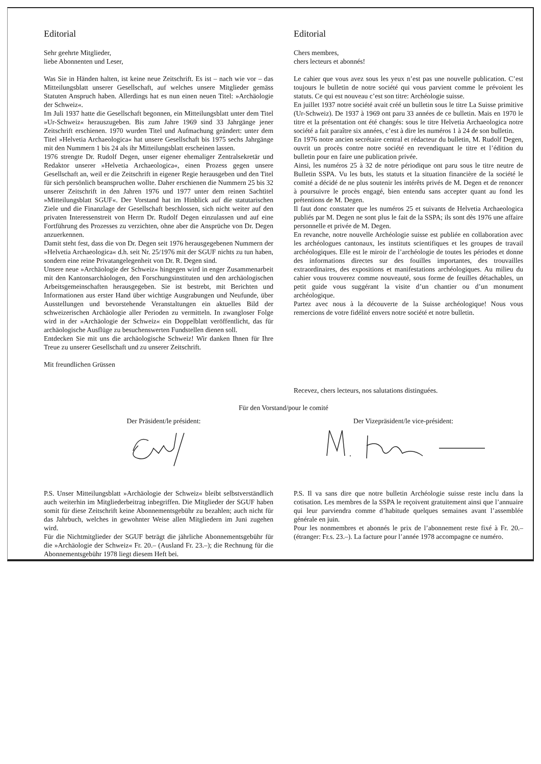Editorial
Sehr geehrte Mitglieder,
liebe Abonnenten und Leser,
Was Sie in Händen halten, ist keine neue Zeitschrift. Es ist – nach wie vor – das Mitteilungsblatt unserer Gesellschaft, auf welches unsere Mitglieder gemäss Statuten Anspruch haben. Allerdings hat es nun einen neuen Titel: »Archäologie der Schweiz«.
Im Juli 1937 hatte die Gesellschaft begonnen, ein Mitteilungsblatt unter dem Titel »Ur-Schweiz« herauszugeben. Bis zum Jahre 1969 sind 33 Jahrgänge jener Zeitschrift erschienen. 1970 wurden Titel und Aufmachung geändert: unter dem Titel »Helvetia Archaeologica« hat unsere Gesellschaft bis 1975 sechs Jahrgänge mit den Nummern 1 bis 24 als ihr Mitteilungsblatt erscheinen lassen.
1976 strengte Dr. Rudolf Degen, unser eigener ehemaliger Zentralsekretär und Redaktor unserer »Helvetia Archaeologica«, einen Prozess gegen unsere Gesellschaft an, weil er die Zeitschrift in eigener Regie herausgeben und den Titel für sich persönlich beanspruchen wollte. Daher erschienen die Nummern 25 bis 32 unserer Zeitschrift in den Jahren 1976 und 1977 unter dem reinen Sachtitel »Mitteilungsblatt SGUF«. Der Vorstand hat im Hinblick auf die statutarischen Ziele und die Finanzlage der Gesellschaft beschlossen, sich nicht weiter auf den privaten Interessenstreit von Herrn Dr. Rudolf Degen einzulassen und auf eine Fortführung des Prozesses zu verzichten, ohne aber die Ansprüche von Dr. Degen anzuerkennen.
Damit steht fest, dass die von Dr. Degen seit 1976 herausgegebenen Nummern der »Helvetia Archaeologica« d.h. seit Nr. 25/1976 mit der SGUF nichts zu tun haben, sondern eine reine Privatangelegenheit von Dr. R. Degen sind.
Unsere neue »Archäologie der Schweiz« hingegen wird in enger Zusammenarbeit mit den Kantonsarchäologen, den Forschungsinstituten und den archäologischen Arbeitsgemeinschaften herausgegeben. Sie ist bestrebt, mit Berichten und Informationen aus erster Hand über wichtige Ausgrabungen und Neufunde, über Ausstellungen und bevorstehende Veranstaltungen ein aktuelles Bild der schweizerischen Archäologie aller Perioden zu vermitteln. In zwangloser Folge wird in der »Archäologie der Schweiz« ein Doppelblatt veröffentlicht, das für archäologische Ausflüge zu besuchenswerten Fundstellen dienen soll.
Entdecken Sie mit uns die archäologische Schweiz! Wir danken Ihnen für Ihre Treue zu unserer Gesellschaft und zu unserer Zeitschrift.
Mit freundlichen Grüssen
Editorial
Chers membres,
chers lecteurs et abonnés!
Le cahier que vous avez sous les yeux n’est pas une nouvelle publication. C’est toujours le bulletin de notre société qui vous parvient comme le prévoient les statuts. Ce qui est nouveau c’est son titre: Archéologie suisse.
En juillet 1937 notre société avait créé un bulletin sous le titre La Suisse primitive (Ur-Schweiz). De 1937 à 1969 ont paru 33 années de ce bulletin. Mais en 1970 le titre et la présentation ont été changés: sous le titre Helvetia Archaeologica notre société a fait paraître six années, c’est à dire les numéros 1 à 24 de son bulletin.
En 1976 notre ancien secrétaire central et rédacteur du bulletin, M. Rudolf Degen, ouvrit un procès contre notre société en revendiquant le titre et l’édition du bulletin pour en faire une publication privée.
Ainsi, les numéros 25 à 32 de notre périodique ont paru sous le titre neutre de Bulletin SSPA. Vu les buts, les statuts et la situation financière de la société le comité a décidé de ne plus soutenir les intérêts privés de M. Degen et de renoncer à poursuivre le procès engagé, bien entendu sans accepter quant au fond les prétentions de M. Degen.
Il faut donc constater que les numéros 25 et suivants de Helvetia Archaeologica publiés par M. Degen ne sont plus le fait de la SSPA; ils sont dès 1976 une affaire personnelle et privée de M. Degen.
En revanche, notre nouvelle Archéologie suisse est publiée en collaboration avec les archéologues cantonaux, les instituts scientifiques et les groupes de travail archéologiques. Elle est le miroir de l’archéologie de toutes les périodes et donne des informations directes sur des fouilles importantes, des trouvailles extraordinaires, des expositions et manifestations archéologiques. Au milieu du cahier vous trouverez comme nouveauté, sous forme de feuilles détachables, un petit guide vous suggérant la visite d’un chantier ou d’un monument archéologique.
Partez avec nous à la découverte de la Suisse archéologique! Nous vous remercions de votre fidélité envers notre société et notre bulletin.
Recevez, chers lecteurs, nos salutations distinguées.
Für den Vorstand/pour le comité
Der Präsident/le président: Der Vizepräsident/le vice-président:
P.S. Unser Mitteilungsblatt »Archäologie der Schweiz« bleibt selbstverständlich auch weiterhin im Mitgliederbeitrag inbegriffen. Die Mitglieder der SGUF haben somit für diese Zeitschrift keine Abonnementsgebühr zu bezahlen; auch nicht für das Jahrbuch, welches in gewohnter Weise allen Mitgliedern im Juni zugehen wird.
Für die Nichtmitglieder der SGUF beträgt die jährliche Abonnementsgebühr für die »Archäologie der Schweiz« Fr. 20.– (Ausland Fr. 23.–); die Rechnung für die Abonnementsgebühr 1978 liegt diesem Heft bei.
P.S. Il va sans dire que notre bulletin Archéologie suisse reste inclu dans la cotisation. Les membres de la SSPA le reçoivent gratuitement ainsi que l’annuaire qui leur parviendra comme d’habitude quelques semaines avant l’assemblée générale en juin.
Pour les nonmembres et abonnés le prix de l’abonnement reste fixé à Fr. 20.– (étranger: Fr.s. 23.–). La facture pour l’année 1978 accompagne ce numéro.